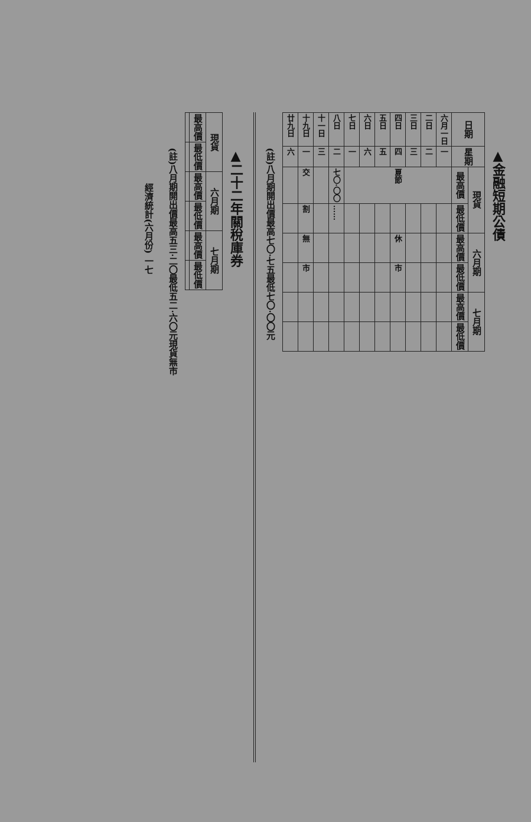▲金融短期公債
| 日期 | 星期 | 現貨 | | 六月期 | | 七月期 | |
| --- | --- | --- | --- | --- | --- | --- | --- |
| | | 最高價 | 最低價 | 最高價 | 最低價 | 最高價 | 最低價 |
| 六月一日 | 一 | 夏節 | | | | | |
| 二日 | 二 | | | | | | |
| 三日 | 三 | | | | | | |
| 四日 | 四 | | | 休 | 市 | | |
| 五日 | 五 | | | | | | |
| 六日 | 六 | | | | | | |
| 七日 | 一 | | | | | | |
| 八日 | 二 | 七〇·〇〇 | …… | | | | |
| 十一日 | 三 | | | | | | |
| 十九日 | 一 | 交 | 割 | 無 | 市 | | |
| 廿九日 | 六 | | | | | | |
(註)八月期開出價最高七〇·七五最低七〇·〇〇元
▲二十二年關稅庫券
| 現貨 | | 六月期 | | 七月期 | |
| --- | --- | --- | --- | --- | --- |
| 最高價 | 最低價 | 最高價 | 最低價 | 最高價 | 最低價 |
(註)八月期開出價最高五三·二〇最低五二·六〇元現貨無市
經濟統計(六月份) 一七